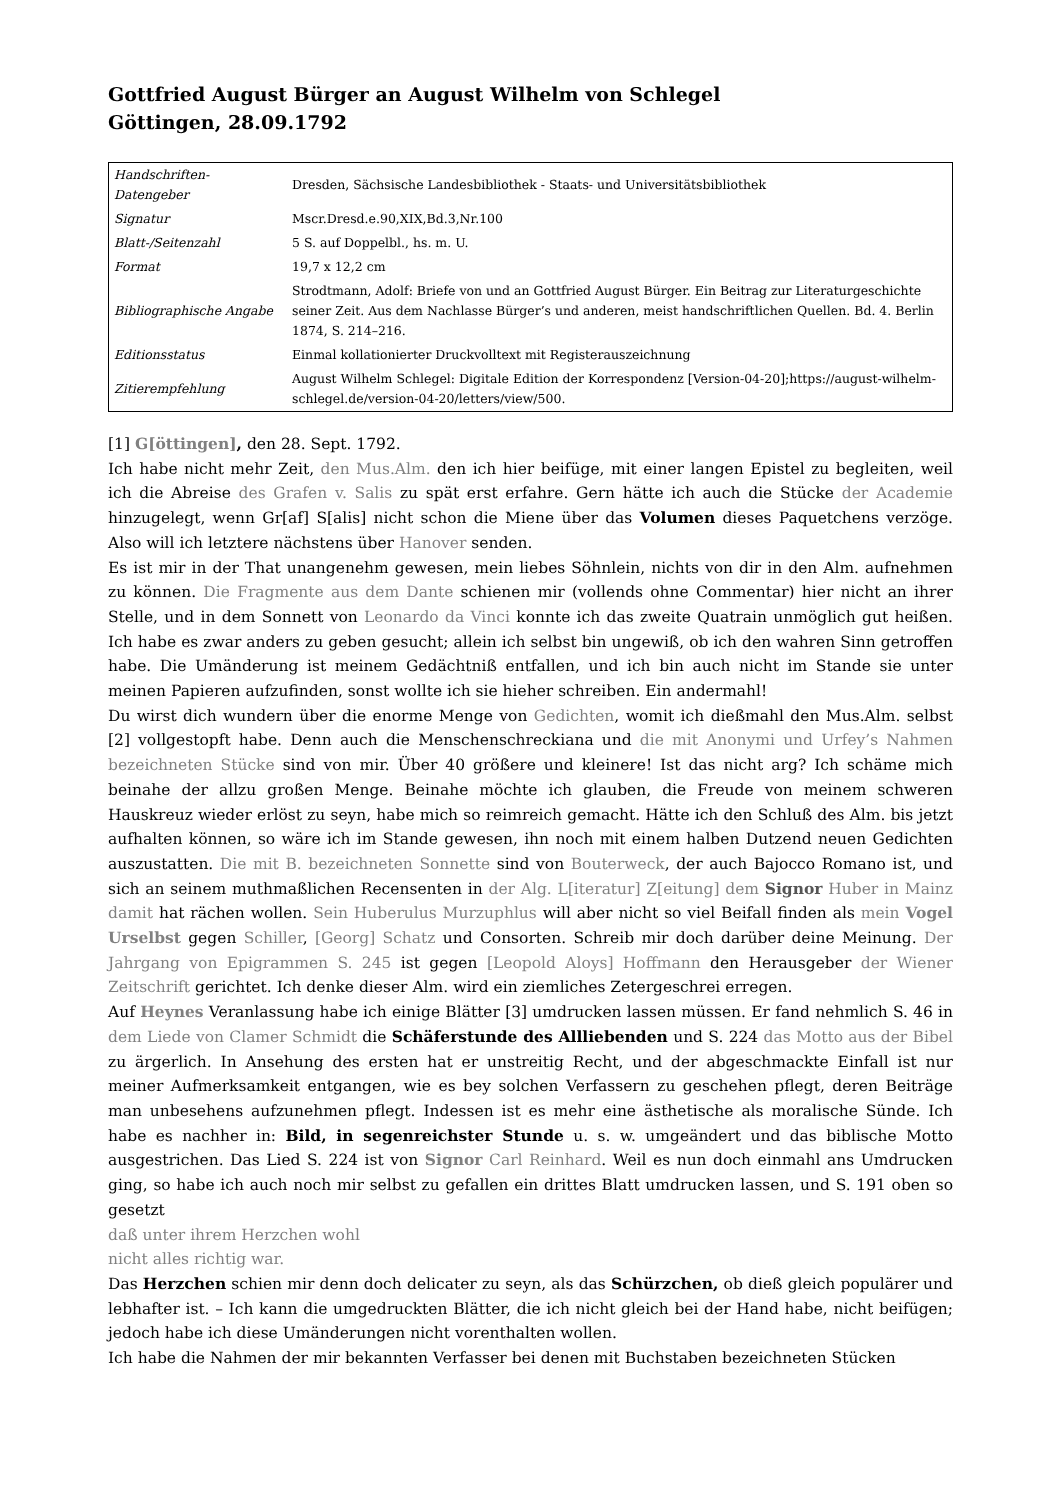Gottfried August Bürger an August Wilhelm von Schlegel
Göttingen, 28.09.1792
| Handschriften-Datengeber | Dresden, Sächsische Landesbibliothek - Staats- und Universitätsbibliothek |
| Signatur | Mscr.Dresd.e.90,XIX,Bd.3,Nr.100 |
| Blatt-/Seitenzahl | 5 S. auf Doppelbl., hs. m. U. |
| Format | 19,7 x 12,2 cm |
| Bibliographische Angabe | Strodtmann, Adolf: Briefe von und an Gottfried August Bürger. Ein Beitrag zur Literaturgeschichte seiner Zeit. Aus dem Nachlasse Bürger’s und anderen, meist handschriftlichen Quellen. Bd. 4. Berlin 1874, S. 214–216. |
| Editionsstatus | Einmal kollationierter Druckvolltext mit Registerauszeichnung |
| Zitierempfehlung | August Wilhelm Schlegel: Digitale Edition der Korrespondenz [Version-04-20];https://august-wilhelm-schlegel.de/version-04-20/letters/view/500. |
[1] G[öttingen], den 28. Sept. 1792.
Ich habe nicht mehr Zeit, den Mus.Alm. den ich hier beifüge, mit einer langen Epistel zu begleiten, weil ich die Abreise des Grafen v. Salis zu spät erst erfahre. Gern hätte ich auch die Stücke der Academie hinzugelegt, wenn Gr[af] S[alis] nicht schon die Miene über das Volumen dieses Paquetchens verzöge. Also will ich letztere nächstens über Hanover senden.
Es ist mir in der That unangenehm gewesen, mein liebes Söhnlein, nichts von dir in den Alm. aufnehmen zu können. Die Fragmente aus dem Dante schienen mir (vollends ohne Commentar) hier nicht an ihrer Stelle, und in dem Sonnett von Leonardo da Vinci konnte ich das zweite Quatrain unmöglich gut heißen. Ich habe es zwar anders zu geben gesucht; allein ich selbst bin ungewiß, ob ich den wahren Sinn getroffen habe. Die Umänderung ist meinem Gedächtniß entfallen, und ich bin auch nicht im Stande sie unter meinen Papieren aufzufinden, sonst wollte ich sie hieher schreiben. Ein andermahl!
Du wirst dich wundern über die enorme Menge von Gedichten, womit ich dießmahl den Mus.Alm. selbst [2] vollgestopft habe. Denn auch die Menschenschreckiana und die mit Anonymi und Urfey’s Nahmen bezeichneten Stücke sind von mir. Über 40 größere und kleinere! Ist das nicht arg? Ich schäme mich beinahe der allzu großen Menge. Beinahe möchte ich glauben, die Freude von meinem schweren Hauskreuz wieder erlöst zu seyn, habe mich so reimreich gemacht. Hätte ich den Schluß des Alm. bis jetzt aufhalten können, so wäre ich im Stande gewesen, ihn noch mit einem halben Dutzend neuen Gedichten auszustatten. Die mit B. bezeichneten Sonnette sind von Bouterweck, der auch Bajocco Romano ist, und sich an seinem muthmaßlichen Recensenten in der Alg. L[iteratur] Z[eitung] dem Signor Huber in Mainz damit hat rächen wollen. Sein Huberulus Murzuphlus will aber nicht so viel Beifall finden als mein Vogel Urselbst gegen Schiller, [Georg] Schatz und Consorten. Schreib mir doch darüber deine Meinung. Der Jahrgang von Epigrammen S. 245 ist gegen [Leopold Aloys] Hoffmann den Herausgeber der Wiener Zeitschrift gerichtet. Ich denke dieser Alm. wird ein ziemliches Zetergeschrei erregen.
Auf Heynes Veranlassung habe ich einige Blätter [3] umdrucken lassen müssen. Er fand nehmlich S. 46 in dem Liede von Clamer Schmidt die Schäferstunde des Allliebenden und S. 224 das Motto aus der Bibel zu ärgerlich. In Ansehung des ersten hat er unstreitig Recht, und der abgeschmackte Einfall ist nur meiner Aufmerksamkeit entgangen, wie es bey solchen Verfassern zu geschehen pflegt, deren Beiträge man unbesehens aufzunehmen pflegt. Indessen ist es mehr eine ästhetische als moralische Sünde. Ich habe es nachher in: Bild, in segenreichster Stunde u. s. w. umgeändert und das biblische Motto ausgestrichen. Das Lied S. 224 ist von Signor Carl Reinhard. Weil es nun doch einmahl ans Umdrucken ging, so habe ich auch noch mir selbst zu gefallen ein drittes Blatt umdrucken lassen, und S. 191 oben so gesetzt
daß unter ihrem Herzchen wohl
nicht alles richtig war.
Das Herzchen schien mir denn doch delicater zu seyn, als das Schürzchen, ob dieß gleich populärer und lebhafter ist. – Ich kann die umgedruckten Blätter, die ich nicht gleich bei der Hand habe, nicht beifügen; jedoch habe ich diese Umänderungen nicht vorenthalten wollen.
Ich habe die Nahmen der mir bekannten Verfasser bei denen mit Buchstaben bezeichneten Stücken